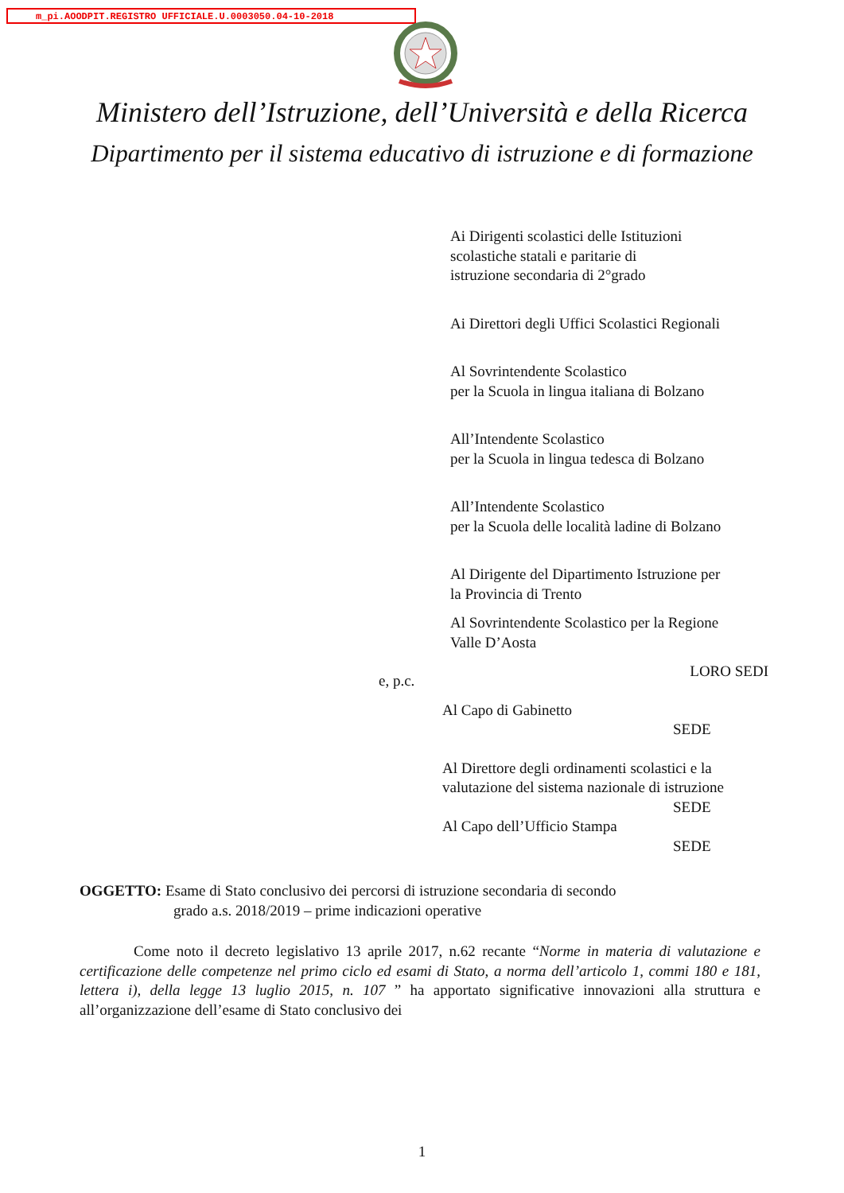m_pi.AOODPIT.REGISTRO UFFICIALE.U.0003050.04-10-2018
Ministero dell’Istruzione, dell’Università e della Ricerca
Dipartimento per il sistema educativo di istruzione e di formazione
Ai Dirigenti scolastici delle Istituzioni
scolastiche statali e paritarie di
istruzione secondaria di 2°grado
Ai Direttori degli Uffici Scolastici Regionali
Al Sovrintendente Scolastico
per la Scuola in lingua italiana di Bolzano
All’Intendente Scolastico
per la Scuola in lingua tedesca di Bolzano
All’Intendente Scolastico
per la Scuola delle località ladine di Bolzano
Al Dirigente del Dipartimento Istruzione per
la Provincia di Trento
Al Sovrintendente Scolastico per la Regione
Valle D’Aosta
LORO SEDI
Al Capo di Gabinetto
SEDE
Al Direttore degli ordinamenti scolastici e la
valutazione del sistema nazionale di istruzione
SEDE
Al Capo dell’Ufficio Stampa
SEDE
e, p.c.
OGGETTO: Esame di Stato conclusivo dei percorsi di istruzione secondaria di secondo
grado a.s. 2018/2019 – prime indicazioni operative
Come noto il decreto legislativo 13 aprile 2017, n.62 recante “Norme in materia di valutazione e certificazione delle competenze nel primo ciclo ed esami di Stato, a norma dell’articolo 1, commi 180 e 181, lettera i), della legge 13 luglio 2015, n. 107 ” ha apportato significative innovazioni alla struttura e all’organizzazione dell’esame di Stato conclusivo dei
1